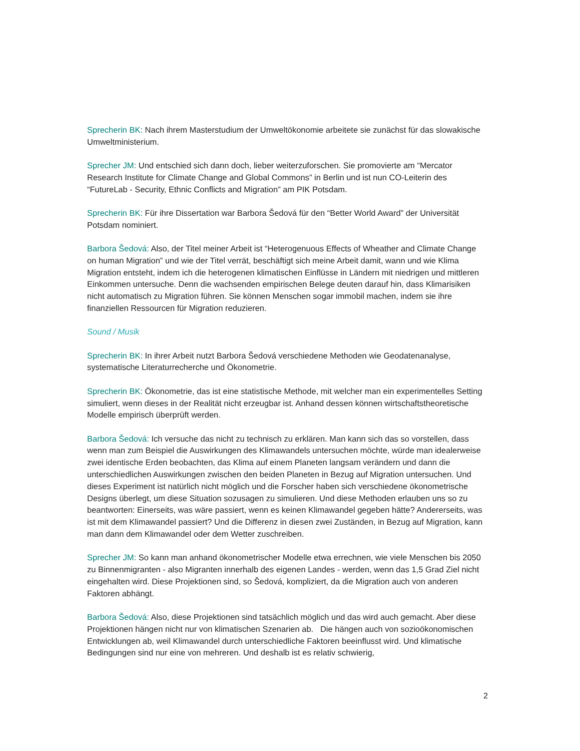Sprecherin BK: Nach ihrem Masterstudium der Umweltökonomie arbeitete sie zunächst für das slowakische Umweltministerium.
Sprecher JM: Und entschied sich dann doch, lieber weiterzuforschen. Sie promovierte am “Mercator Research Institute for Climate Change and Global Commons” in Berlin und ist nun CO-Leiterin des “FutureLab - Security, Ethnic Conflicts and Migration” am PIK Potsdam.
Sprecherin BK: Für ihre Dissertation war Barbora Šedová für den “Better World Award” der Universität Potsdam nominiert.
Barbora Šedová: Also, der Titel meiner Arbeit ist “Heterogenuous Effects of Wheather and Climate Change on human Migration” und wie der Titel verrät, beschäftigt sich meine Arbeit damit, wann und wie Klima Migration entsteht, indem ich die heterogenen klimatischen Einflüsse in Ländern mit niedrigen und mittleren Einkommen untersuche. Denn die wachsenden empirischen Belege deuten darauf hin, dass Klimarisiken nicht automatisch zu Migration führen. Sie können Menschen sogar immobil machen, indem sie ihre finanziellen Ressourcen für Migration reduzieren.
Sound / Musik
Sprecherin BK: In ihrer Arbeit nutzt Barbora Šedová verschiedene Methoden wie Geodatenanalyse, systematische Literaturrecherche und Ökonometrie.
Sprecherin BK: Ökonometrie, das ist eine statistische Methode, mit welcher man ein experimentelles Setting simuliert, wenn dieses in der Realität nicht erzeugbar ist. Anhand dessen können wirtschaftstheoretische Modelle empirisch überprüft werden.
Barbora Šedová: Ich versuche das nicht zu technisch zu erklären. Man kann sich das so vorstellen, dass wenn man zum Beispiel die Auswirkungen des Klimawandels untersuchen möchte, würde man idealerweise zwei identische Erden beobachten, das Klima auf einem Planeten langsam verändern und dann die unterschiedlichen Auswirkungen zwischen den beiden Planeten in Bezug auf Migration untersuchen. Und dieses Experiment ist natürlich nicht möglich und die Forscher haben sich verschiedene ökonometrische Designs überlegt, um diese Situation sozusagen zu simulieren. Und diese Methoden erlauben uns so zu beantworten: Einerseits, was wäre passiert, wenn es keinen Klimawandel gegeben hätte? Andererseits, was ist mit dem Klimawandel passiert? Und die Differenz in diesen zwei Zuständen, in Bezug auf Migration, kann man dann dem Klimawandel oder dem Wetter zuschreiben.
Sprecher JM: So kann man anhand ökonometrischer Modelle etwa errechnen, wie viele Menschen bis 2050 zu Binnenmigranten - also Migranten innerhalb des eigenen Landes - werden, wenn das 1,5 Grad Ziel nicht eingehalten wird. Diese Projektionen sind, so Šedová, kompliziert, da die Migration auch von anderen Faktoren abhängt.
Barbora Šedová: Also, diese Projektionen sind tatsächlich möglich und das wird auch gemacht. Aber diese Projektionen hängen nicht nur von klimatischen Szenarien ab. Die hängen auch von sozioökonomischen Entwicklungen ab, weil Klimawandel durch unterschiedliche Faktoren beeinflusst wird. Und klimatische Bedingungen sind nur eine von mehreren. Und deshalb ist es relativ schwierig,
2